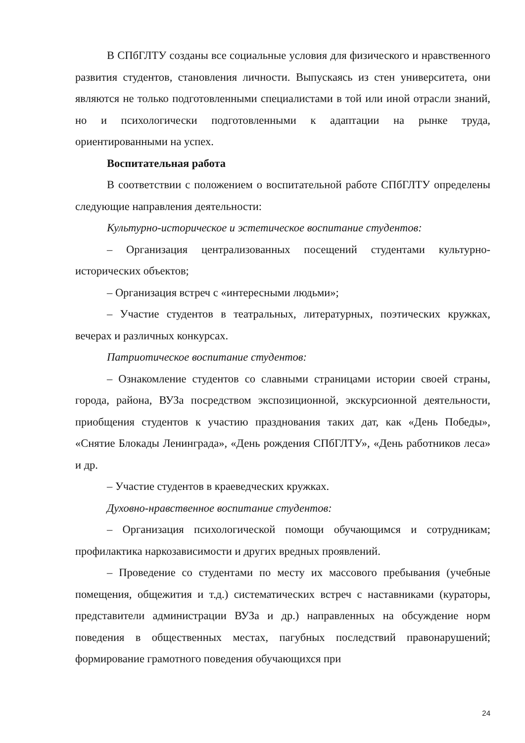В СПбГЛТУ созданы все социальные условия для физического и нравственного развития студентов, становления личности. Выпускаясь из стен университета, они являются не только подготовленными специалистами в той или иной отрасли знаний, но и психологически подготовленными к адаптации на рынке труда, ориентированными на успех.
Воспитательная работа
В соответствии с положением о воспитательной работе СПбГЛТУ определены следующие направления деятельности:
Культурно-историческое и эстетическое воспитание студентов:
– Организация централизованных посещений студентами культурно-исторических объектов;
– Организация встреч с «интересными людьми»;
– Участие студентов в театральных, литературных, поэтических кружках, вечерах и различных конкурсах.
Патриотическое воспитание студентов:
– Ознакомление студентов со славными страницами истории своей страны, города, района, ВУЗа посредством экспозиционной, экскурсионной деятельности, приобщения студентов к участию празднования таких дат, как «День Победы», «Снятие Блокады Ленинграда», «День рождения СПбГЛТУ», «День работников леса» и др.
– Участие студентов в краеведческих кружках.
Духовно-нравственное воспитание студентов:
– Организация психологической помощи обучающимся и сотрудникам; профилактика наркозависимости и других вредных проявлений.
– Проведение со студентами по месту их массового пребывания (учебные помещения, общежития и т.д.) систематических встреч с наставниками (кураторы, представители администрации ВУЗа и др.) направленных на обсуждение норм поведения в общественных местах, пагубных последствий правонарушений; формирование грамотного поведения обучающихся при
24